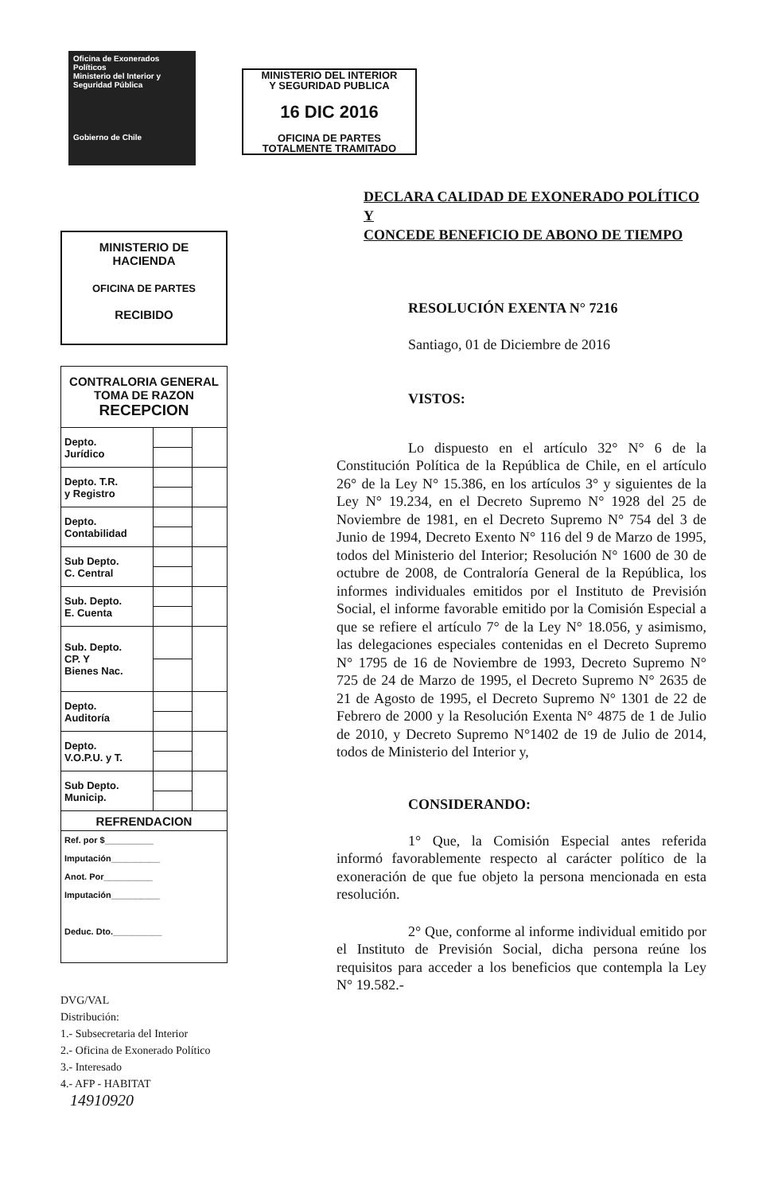Oficina de Exonerados Políticos
Ministerio del Interior y Seguridad Pública
Gobierno de Chile
MINISTERIO DE
HACIENDA
OFICINA DE PARTES
RECIBIDO
| CONTRALORIA GENERAL TOMA DE RAZON RECEPCION | | |
| Depto. Jurídico | | |
| Depto. T.R. y Registro | | |
| Depto. Contabilidad | | |
| Sub Depto. C. Central | | |
| Sub. Depto. E. Cuenta | | |
| Sub. Depto. CP. Y Bienes Nac. | | |
| Depto. Auditoría | | |
| Depto. V.O.P.U. y T. | | |
| Sub Depto. Municip. | | |
| REFRENDACION | | |
| Ref. por $__________ Imputación__________ Anot. Por__________ Imputación__________ Deduc. Dto.__________ | | |
DVG/VAL
Distribución:
1.- Subsecretaria del Interior
2.- Oficina de Exonerado Político
3.- Interesado
4.- AFP - HABITAT
14910920
MINISTERIO DEL INTERIOR
Y SEGURIDAD PUBLICA
16 DIC 2016
OFICINA DE PARTES
TOTALMENTE TRAMITADO
DECLARA CALIDAD DE EXONERADO POLÍTICO Y
CONCEDE BENEFICIO DE ABONO DE TIEMPO
RESOLUCIÓN EXENTA N° 7216
Santiago, 01 de Diciembre de 2016
VISTOS:
Lo dispuesto en el artículo 32° N° 6 de la Constitución Política de la República de Chile, en el artículo 26° de la Ley N° 15.386, en los artículos 3° y siguientes de la Ley N° 19.234, en el Decreto Supremo N° 1928 del 25 de Noviembre de 1981, en el Decreto Supremo N° 754 del 3 de Junio de 1994, Decreto Exento N° 116 del 9 de Marzo de 1995, todos del Ministerio del Interior; Resolución N° 1600 de 30 de octubre de 2008, de Contraloría General de la República, los informes individuales emitidos por el Instituto de Previsión Social, el informe favorable emitido por la Comisión Especial a que se refiere el artículo 7° de la Ley N° 18.056, y asimismo, las delegaciones especiales contenidas en el Decreto Supremo N° 1795 de 16 de Noviembre de 1993, Decreto Supremo N° 725 de 24 de Marzo de 1995, el Decreto Supremo N° 2635 de 21 de Agosto de 1995, el Decreto Supremo N° 1301 de 22 de Febrero de 2000 y la Resolución Exenta N° 4875 de 1 de Julio de 2010, y Decreto Supremo N°1402 de 19 de Julio de 2014, todos de Ministerio del Interior y,
CONSIDERANDO:
1° Que, la Comisión Especial antes referida informó favorablemente respecto al carácter político de la exoneración de que fue objeto la persona mencionada en esta resolución.
2° Que, conforme al informe individual emitido por el Instituto de Previsión Social, dicha persona reúne los requisitos para acceder a los beneficios que contempla la Ley N° 19.582.-